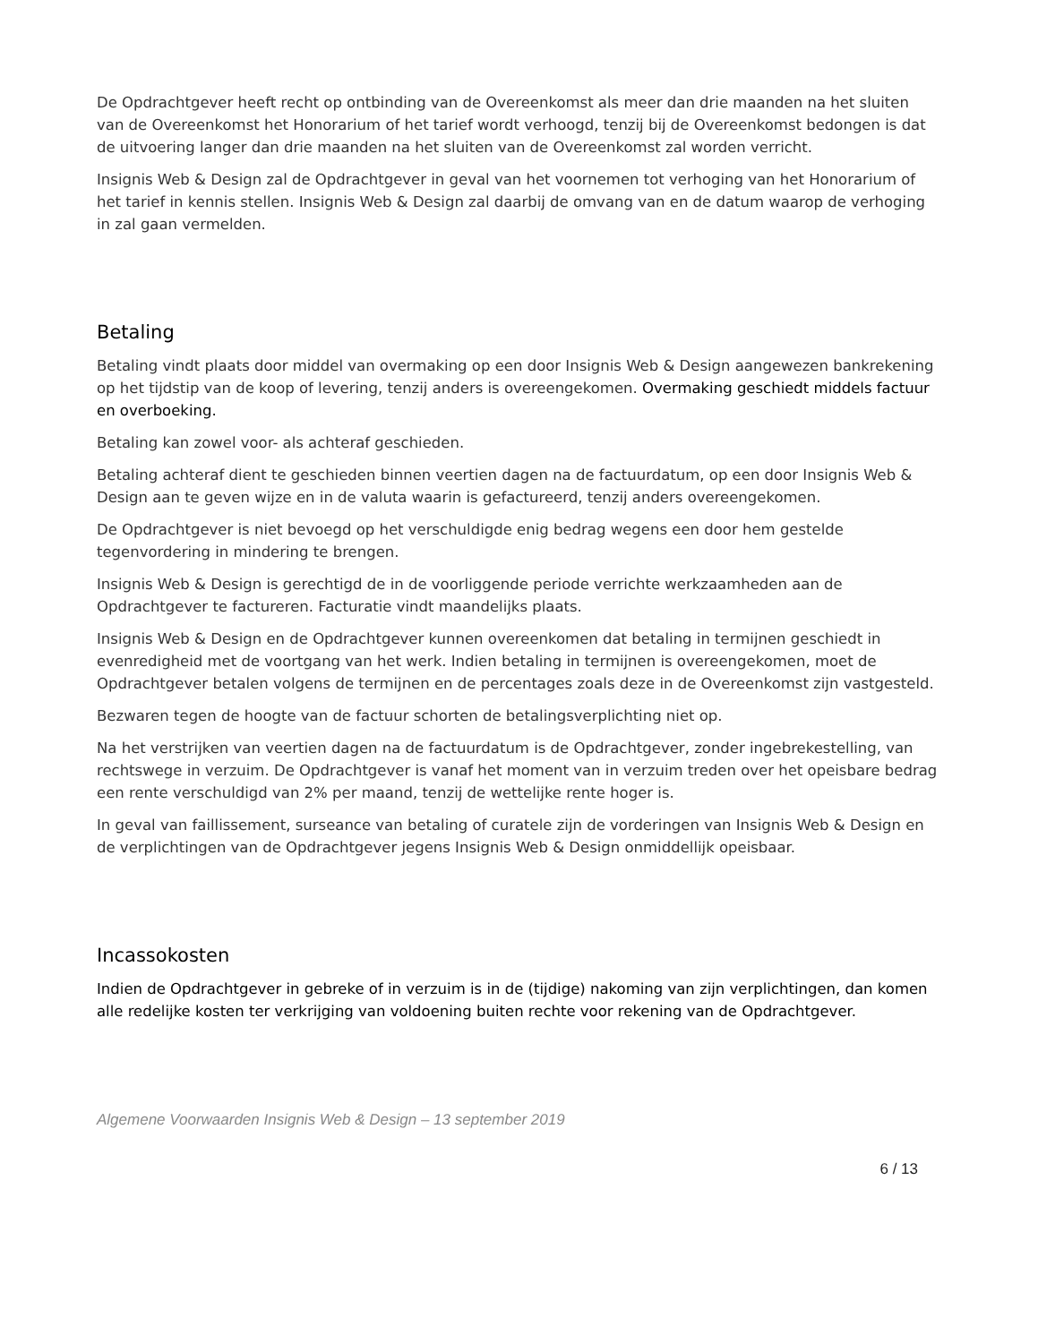De Opdrachtgever heeft recht op ontbinding van de Overeenkomst als meer dan drie maanden na het sluiten van de Overeenkomst het Honorarium of het tarief wordt verhoogd, tenzij bij de Overeenkomst bedongen is dat de uitvoering langer dan drie maanden na het sluiten van de Overeenkomst zal worden verricht.
Insignis Web & Design zal de Opdrachtgever in geval van het voornemen tot verhoging van het Honorarium of het tarief in kennis stellen. Insignis Web & Design zal daarbij de omvang van en de datum waarop de verhoging in zal gaan vermelden.
Betaling
Betaling vindt plaats door middel van overmaking op een door Insignis Web & Design aangewezen bankrekening op het tijdstip van de koop of levering, tenzij anders is overeengekomen. Overmaking geschiedt middels factuur en overboeking.
Betaling kan zowel voor- als achteraf geschieden.
Betaling achteraf dient te geschieden binnen veertien dagen na de factuurdatum, op een door Insignis Web & Design aan te geven wijze en in de valuta waarin is gefactureerd, tenzij anders overeengekomen.
De Opdrachtgever is niet bevoegd op het verschuldigde enig bedrag wegens een door hem gestelde tegenvordering in mindering te brengen.
Insignis Web & Design is gerechtigd de in de voorliggende periode verrichte werkzaamheden aan de Opdrachtgever te factureren. Facturatie vindt maandelijks plaats.
Insignis Web & Design en de Opdrachtgever kunnen overeenkomen dat betaling in termijnen geschiedt in evenredigheid met de voortgang van het werk. Indien betaling in termijnen is overeengekomen, moet de Opdrachtgever betalen volgens de termijnen en de percentages zoals deze in de Overeenkomst zijn vastgesteld.
Bezwaren tegen de hoogte van de factuur schorten de betalingsverplichting niet op.
Na het verstrijken van veertien dagen na de factuurdatum is de Opdrachtgever, zonder ingebrekestelling, van rechtswege in verzuim. De Opdrachtgever is vanaf het moment van in verzuim treden over het opeisbare bedrag een rente verschuldigd van 2% per maand, tenzij de wettelijke rente hoger is.
In geval van faillissement, surseance van betaling of curatele zijn de vorderingen van Insignis Web & Design en de verplichtingen van de Opdrachtgever jegens Insignis Web & Design onmiddellijk opeisbaar.
Incassokosten
Indien de Opdrachtgever in gebreke of in verzuim is in de (tijdige) nakoming van zijn verplichtingen, dan komen alle redelijke kosten ter verkrijging van voldoening buiten rechte voor rekening van de Opdrachtgever.
Algemene Voorwaarden Insignis Web & Design – 13 september 2019
6 / 13